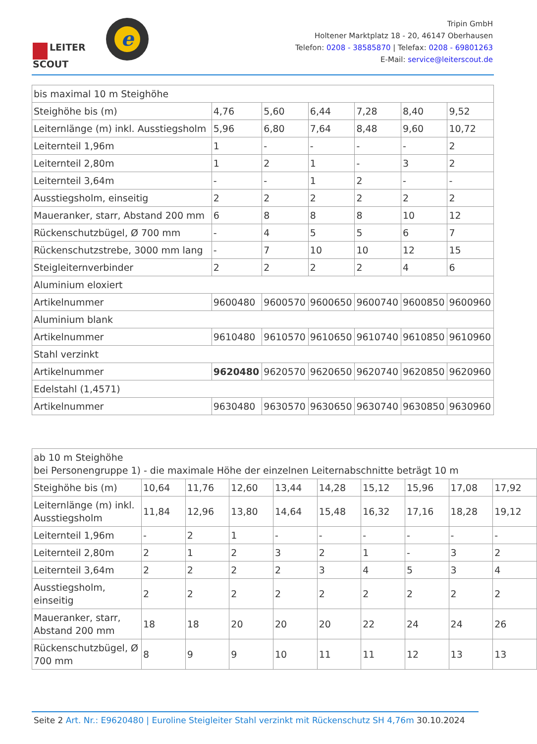LEITER
SCOUT
e
Tripin GmbH
Holtener Marktplatz 18 - 20, 46147 Oberhausen
Telefon: 0208 - 38585870 | Telefax: 0208 - 69801263
E-Mail: service@leiterscout.de
| bis maximal 10 m Steighöhe | | | | | | |
| Steighöhe bis (m) | 4,76 | 5,60 | 6,44 | 7,28 | 8,40 | 9,52 |
| Leiternlänge (m) inkl. Ausstiegsholm | 5,96 | 6,80 | 7,64 | 8,48 | 9,60 | 10,72 |
| Leiternteil 1,96m | 1 | - | - | - | - | 2 |
| Leiternteil 2,80m | 1 | 2 | 1 | - | 3 | 2 |
| Leiternteil 3,64m | - | - | 1 | 2 | - | - |
| Ausstiegsholm, einseitig | 2 | 2 | 2 | 2 | 2 | 2 |
| Maueranker, starr, Abstand 200 mm | 6 | 8 | 8 | 8 | 10 | 12 |
| Rückenschutzbügel, Ø 700 mm | - | 4 | 5 | 5 | 6 | 7 |
| Rückenschutzstrebe, 3000 mm lang | - | 7 | 10 | 10 | 12 | 15 |
| Steigleiternverbinder | 2 | 2 | 2 | 2 | 4 | 6 |
| Aluminium eloxiert | | | | | | |
| Artikelnummer | 9600480 | 9600570 | 9600650 | 9600740 | 9600850 | 9600960 |
| Aluminium blank | | | | | | |
| Artikelnummer | 9610480 | 9610570 | 9610650 | 9610740 | 9610850 | 9610960 |
| Stahl verzinkt | | | | | | |
| Artikelnummer | 9620480 | 9620570 | 9620650 | 9620740 | 9620850 | 9620960 |
| Edelstahl (1,4571) | | | | | | |
| Artikelnummer | 9630480 | 9630570 | 9630650 | 9630740 | 9630850 | 9630960 |
| ab 10 m Steighöhe bei Personengruppe 1) - die maximale Höhe der einzelnen Leiternabschnitte beträgt 10 m | | | | | | | | | |
| Steighöhe bis (m) | 10,64 | 11,76 | 12,60 | 13,44 | 14,28 | 15,12 | 15,96 | 17,08 | 17,92 |
| Leiternlänge (m) inkl. Ausstiegsholm | 11,84 | 12,96 | 13,80 | 14,64 | 15,48 | 16,32 | 17,16 | 18,28 | 19,12 |
| Leiternteil 1,96m | - | 2 | 1 | - | - | - | - | - | - |
| Leiternteil 2,80m | 2 | 1 | 2 | 3 | 2 | 1 | - | 3 | 2 |
| Leiternteil 3,64m | 2 | 2 | 2 | 2 | 3 | 4 | 5 | 3 | 4 |
| Ausstiegsholm, einseitig | 2 | 2 | 2 | 2 | 2 | 2 | 2 | 2 | 2 |
| Maueranker, starr, Abstand 200 mm | 18 | 18 | 20 | 20 | 20 | 22 | 24 | 24 | 26 |
| Rückenschutzbügel, Ø 700 mm | 8 | 9 | 9 | 10 | 11 | 11 | 12 | 13 | 13 |
Seite 2 Art. Nr.: E9620480 | Euroline Steigleiter Stahl verzinkt mit Rückenschutz SH 4,76m 30.10.2024